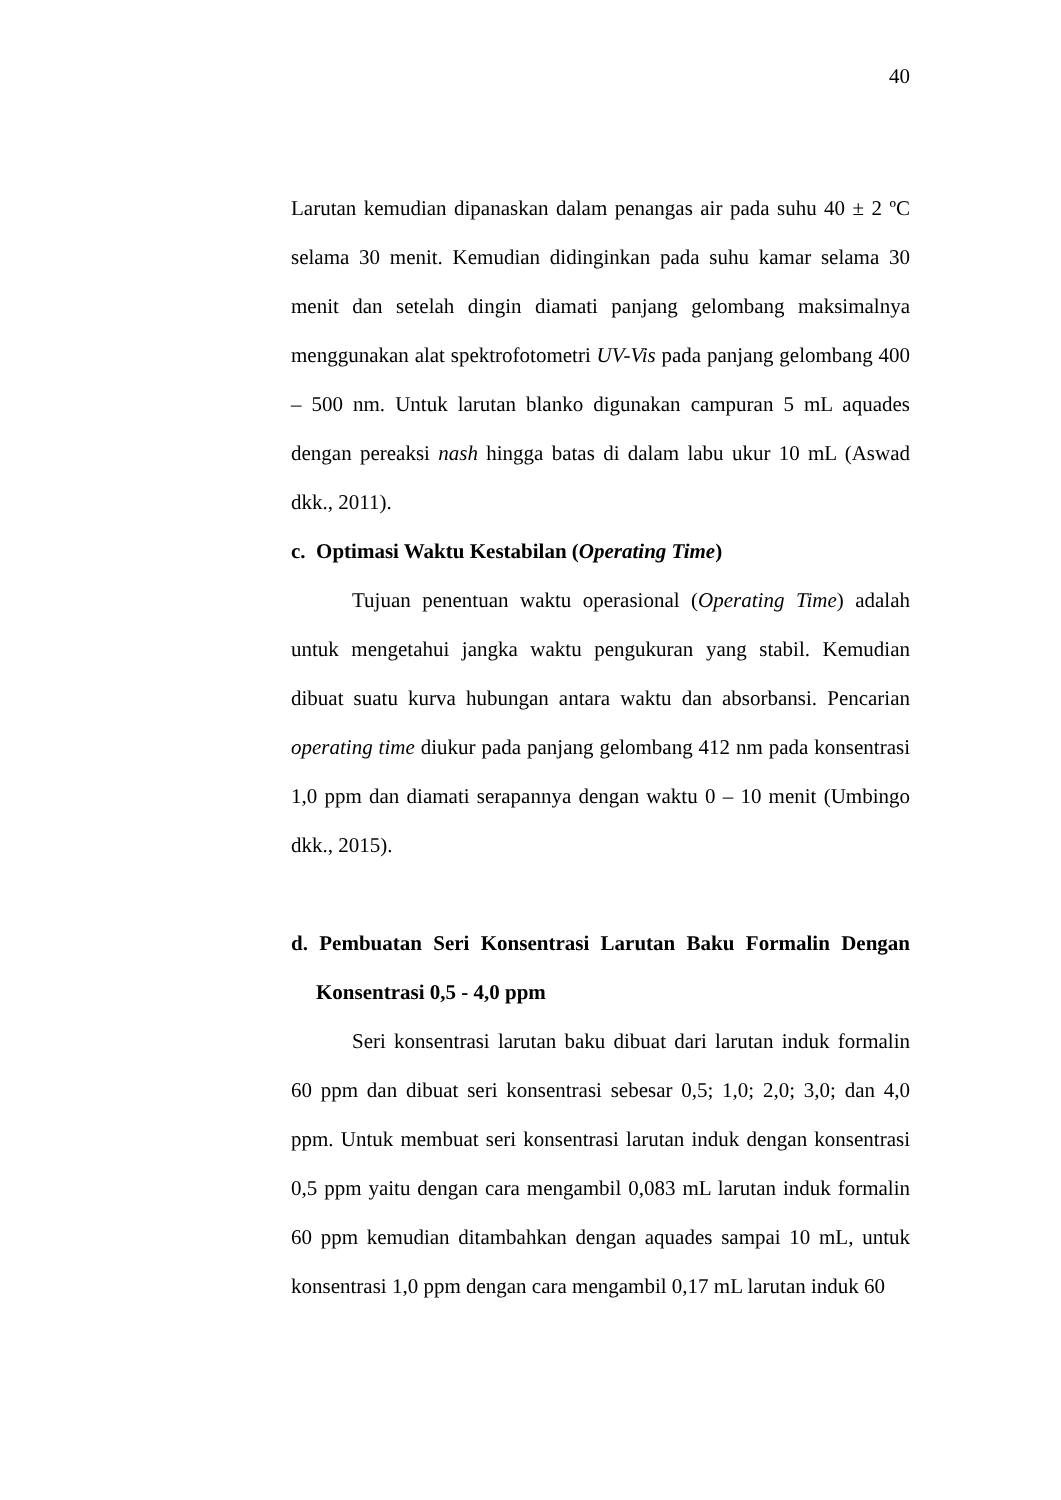40
Larutan kemudian dipanaskan dalam penangas air pada suhu 40 ± 2 ºC selama 30 menit. Kemudian didinginkan pada suhu kamar selama 30 menit dan setelah dingin diamati panjang gelombang maksimalnya menggunakan alat spektrofotometri UV-Vis pada panjang gelombang 400 – 500 nm. Untuk larutan blanko digunakan campuran 5 mL aquades dengan pereaksi nash hingga batas di dalam labu ukur 10 mL (Aswad dkk., 2011).
c. Optimasi Waktu Kestabilan (Operating Time)
Tujuan penentuan waktu operasional (Operating Time) adalah untuk mengetahui jangka waktu pengukuran yang stabil. Kemudian dibuat suatu kurva hubungan antara waktu dan absorbansi. Pencarian operating time diukur pada panjang gelombang 412 nm pada konsentrasi 1,0 ppm dan diamati serapannya dengan waktu 0 – 10 menit (Umbingo dkk., 2015).
d. Pembuatan Seri Konsentrasi Larutan Baku Formalin Dengan Konsentrasi 0,5 - 4,0 ppm
Seri konsentrasi larutan baku dibuat dari larutan induk formalin 60 ppm dan dibuat seri konsentrasi sebesar 0,5; 1,0; 2,0; 3,0; dan 4,0 ppm. Untuk membuat seri konsentrasi larutan induk dengan konsentrasi 0,5 ppm yaitu dengan cara mengambil 0,083 mL larutan induk formalin 60 ppm kemudian ditambahkan dengan aquades sampai 10 mL, untuk konsentrasi 1,0 ppm dengan cara mengambil 0,17 mL larutan induk 60